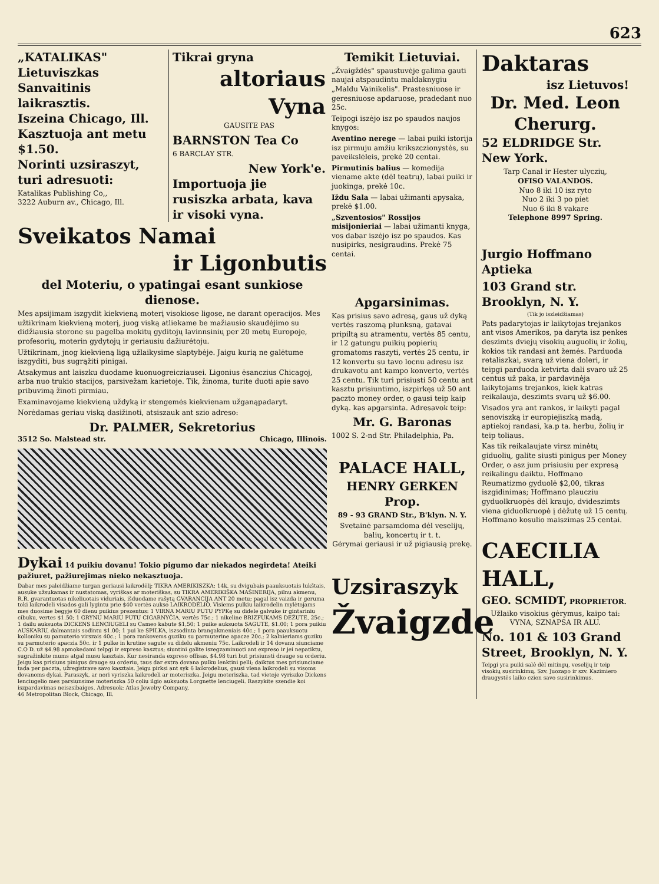623
„KATALIKAS"
Lietuviszkas Sanvaitinis laikrasztis.
Iszeina Chicago, Ill. Kasztuoja ant metu $1.50.
Norinti uzsiraszyt, turi adresuoti:
Katalikas Publishing Co,,
3222 Auburn av., Chicago, Ill.
Tikrai gryna
altoriaus Vyna
GAUSITE PAS
BARNSTON Tea Co
6 BARCLAY STR.
New York'e.
Importuoja jie rusiszka arbata, kava ir visoki vyna.
Sveikatos Namai
ir Ligonbutis
del Moteriu, o ypatingai esant sunkiose dienose.
Mes apsijimam iszgydit kiekvieną moterį visokiose ligose, ne darant operacijos. Mes užtikrinam kiekvieną moterį, juog viską atliekame be mažiausio skaudėjimo su didžiausia storone su pagelba mokitų gyditojų lavinnsinių per 20 metų Europoje, profesorių, moterin gydytojų ir geriausiu dažiurėtoju.
Užtikrinam, jnog kiekvieną ligą užlaikysime slaptybėje. Jaigu kurią ne galėtume iszgyditi, bus sugrąžiti pinigai.
Atsakymus ant laiszku duodame kuonuogreicziausei. Ligonius ėsanczius Chicagoj, arba nuo trukio stacijos, parsivežam karietoje. Tik, žinoma, turite duoti apie savo pribuvimą žinoti pirmiau.
Examinavojame kiekvieną uždyką ir stengemės kiekvienam užganąpadaryt.
Norėdamas geriau viską dasižinoti, atsiszauk ant szio adreso:
Dr. PALMER, Sekretorius
3512 So. Malstead str. Chicago, Illinois.
Dykai 14 puikiu dovanu! Tokio pigumo dar niekados negirdeta! Ateiki pažiuret, pažiurejimas nieko nekasztuoja.
Dabar mes paleidžiame turgan geriausi laikrodėlį: TIKRA AMERIKISZKA; 14k. su dvigubais paauksuotais lukštais, ausuke užsukamas ir nustatomas, vyriškas ar moteriškas, su TIKRA AMERIKIŠKA MAŠINERIJA, pilnu akmenu, R.R. gvarantuotas nikeliuotais viduriais, išduodame rašytą GVARANCIJA ANT 20 metu; pagal isz vaizda ir geruma toki laikrodeli visados gali lygintu prie $40 vertės aukso LAIKRODĖLIO. Visiems pulkiu laikrodelin mylėtojams mes duosime begyje 60 dienu puikius prezentus: 1 VIRNA MARIU PUTU PYPKę su didele galvuke ir gintariniu cibuku, vertes $1.50; 1 GRYNU MARIU PUTU CIGARNYČIA, vertės 75c.; 1 nikeline BRIZFUKAMS DEŽUTE, 25c.; 1 dailu auksuota DICKENS LENCIUGELI su Cameo kabute $1,50; 1 puike auksuota SAGUTE, $1.00; 1 pora puikiu AUSKARIU, dalmantais sodintu $1.00; 1 pui ke SPILKA, iszsodinta brangakmeniais 40c.; 1 pora paauksuotu kolloniku su pamuterio virszais 40c.; 1 pora rankovems guziku su parmuterine apacze 20c.; 2 kalnieriams guziku su parmuterio apaczia 50c. ir 1 pulke in krutine sagute su didelu akmeniu 75c. Laikrodeli ir 14 dovanu siunciame C.O D. už $4.98 apmokedami telpgi ir expreso kasztus; siuntini galite iszegzaminuoti ant expreso ir jei nepatiktu, sugražinkite mums atgal musu kasztais. Kur nesiranda expreso offisas, $4.98 turi but prisiunsti drauge su orderiu. Jeigu kas prisiuns pinigus drauge su orderiu, taus dar extra dovana pulku lenktini pelli; daiktus mes prisiunciame tada per paczta, užregistrave savo kasztais. Jeigu pirksi ant syk 6 laikrodelius, gausi vlena laikrodeli su visoms dovanoms dykai. Paraszyk, ar nori vyriszka laikrodeli ar moteriszka. Jeigu moteriszka, tad vietoje vyriszko Dickens lenciugelio mes parsiunsime moteriszka 50 coliu ilgio auksuota Lorgnette lenciugeli. Raszykite szendie koi iszpardavimas neiszsibaiges. Adresuok: Atlas Jewelry Company,
46 Metropolitan Block, Chicago, Ill.
Temikit Lietuviai.
„Žvaigždės" spaustuvėje galima gauti naujai atspaudintu maldaknygiu „Maldu Vainikelis". Prastesniuose ir geresniuose apdaruose, pradedant nuo 25c.
Teipogi iszėjo isz po spaudos naujos knygos:
Aventino nerege — labai puiki istorija isz pirmuju amžiu krikszczionystės, su paveikslėleis, prekė 20 centai.
Pirmutinis balius — komedija viename akte (dėl teatrų), labai puiki ir juokinga, prekė 10c.
Iždu Sala — labai užimanti apysaka, prekė $1.00.
„Szventosios" Rossijos misijonieriai — labai užimanti knyga, vos dabar iszėjo isz po spaudos. Kas nusipirks, nesigraudins. Prekė 75 centai.
Apgarsinimas.
Kas prisius savo adresą, gaus už dyką vertės raszomą plunksną, gatavai pripiltą su atramentu, vertės 85 centu, ir 12 gatungu puikių popierių gromatoms raszyti, vertės 25 centu, ir 12 konvertu su tavo locnu adresu isz drukavotu ant kampo konverto, vertės 25 centu. Tik turi prisiusti 50 centu ant kasztu prisiuntimo, iszpirkęs už 50 ant paczto money order, o gausi teip kaip dyką. kas apgarsinta. Adresavok teip:
Mr. G. Baronas
1002 S. 2-nd Str. Philadelphia, Pa.
PALACE HALL,
HENRY GERKEN Prop.
89 - 93 GRAND Str., B'klyn. N. Y.
Svetainė parsamdoma dėl veselijų, balių, koncertų ir t. t.
Gėrymai geriausi ir už pigiausią prekę.
Uzsiraszyk
Žvaigzde
Daktaras
isz Lietuvos!
Dr. Med. Leon Cherurg.
52 ELDRIDGE Str. New York.
Tarp Canal ir Hester ulyczių,
OFISO VALANDOS.
Nuo 8 iki 10 isz ryto
Nuo 2 iki 3 po piet
Nuo 6 iki 8 vakare
Telephone 8997 Spring.
Jurgio Hoffmano Aptieka
103 Grand str.
Brooklyn, N. Y.
(Tik jo iszleidžiamas)
Pats padarytojas ir laikytojas trejankos ant visos Amerikos, pa daryta isz penkes deszimts dviejų visokių auguolių ir žolių, kokios tik randasi ant žemės. Parduoda retaliszkai, svarą už viena doleri, ir teipgi parduoda ketvirta dali svaro už 25 centus už paka, ir pardavinėja laikytojams trejankos, kiek katras reikalauja, deszimts svarų už $6.00.
Visados yra ant rankos, ir laikyti pagal senoviszką ir europiejiszką madą, aptiekoj randasi, ka.p ta. herbu, žolių ir teip toliaus.
Kas tik reikalaujate virsz minėtų giduolių, galite siusti pinigus per Money Order, o asz jum prisiusiu per expresą reikalingu daiktu. Hoffmano Reumatizmo gyduolė $2,00, tikras iszgidinimas; Hoffmano plaucziu gyduolkruopės dėl kraujo, dvideszimts viena giduolkruopė į dėžutę už 15 centų. Hoffmano kosulio maiszimas 25 centai.
CAECILIA HALL,
GEO. SCMIDT, PROPRIETOR.
Užlaiko visokius gėrymus, kaipo tai: VYNA, SZNAPSA IR ALU.
No. 101 & 103 Grand Street, Brooklyn, N. Y.
Teipgi yra puiki salė dėl mitingų, veselijų ir teip visokių susirinkimų. Szv. Juozapo ir szv. Kazimiero draugystės laiko czion savo susirinkimus.